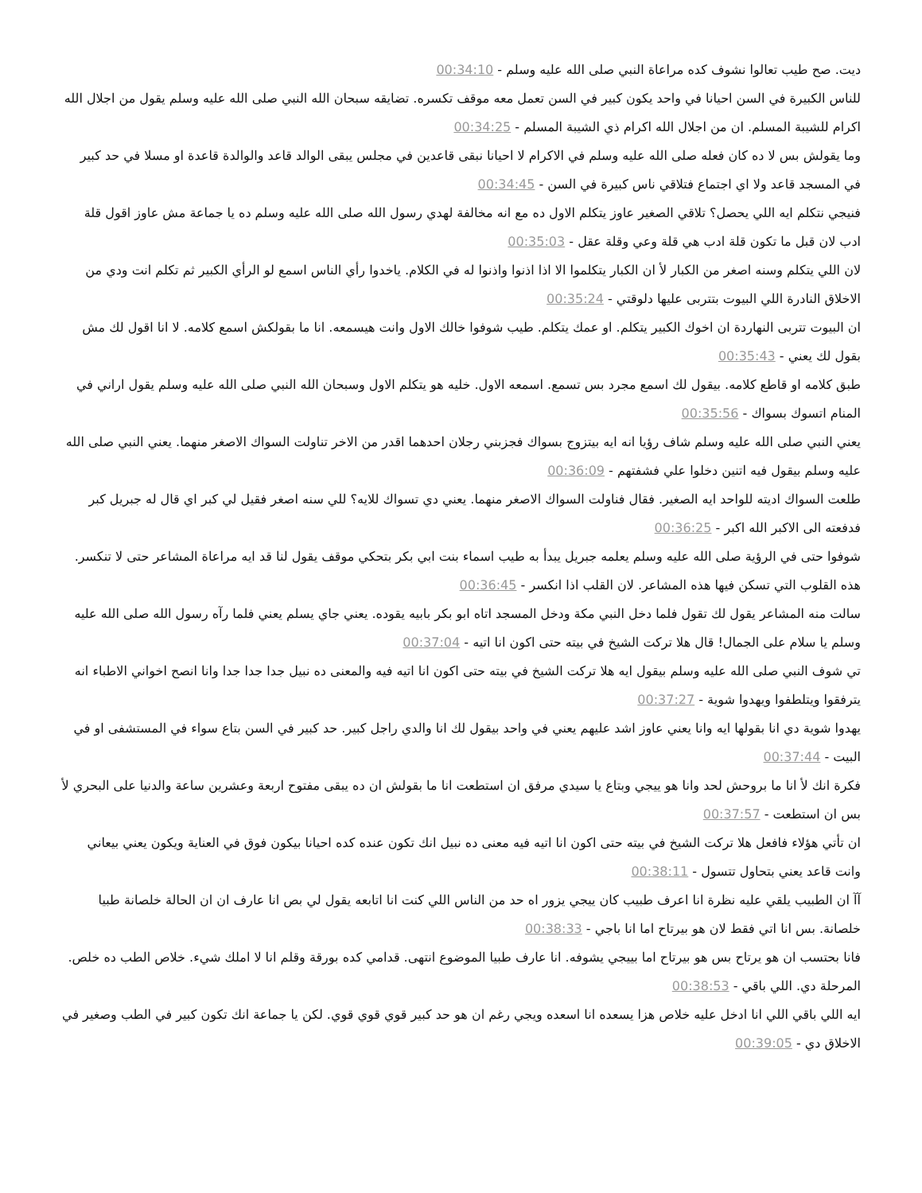ديت. صح طيب تعالوا نشوف كده مراعاة النبي صلى الله عليه وسلم - 00:34:10
للناس الكبيرة في السن احيانا في واحد يكون كبير في السن تعمل معه موقف تكسره. تضايقه سبحان الله النبي صلى الله عليه وسلم يقول من اجلال الله اكرام للشيبة المسلم. ان من اجلال الله اكرام ذي الشيبة المسلم - 00:34:25
وما يقولش بس لا ده كان فعله صلى الله عليه وسلم في الاكرام لا احيانا نبقى قاعدين في مجلس يبقى الوالد قاعد والوالدة قاعدة او مسلا في حد كبير في المسجد قاعد ولا اي اجتماع فتلاقي ناس كبيرة في السن - 00:34:45
فنيجي نتكلم ايه اللي يحصل؟ تلاقي الصغير عاوز يتكلم الاول ده مع انه مخالفة لهدي رسول الله صلى الله عليه وسلم ده يا جماعة مش عاوز اقول قلة ادب لان قبل ما تكون قلة ادب هي قلة وعي وقلة عقل - 00:35:03
لان اللي يتكلم وسنه اصغر من الكبار لأ ان الكبار يتكلموا الا اذا اذنوا واذنوا له في الكلام. ياخدوا رأي الناس اسمع لو الرأي الكبير ثم تكلم انت ودي من الاخلاق النادرة اللي البيوت بتتربى عليها دلوقتي - 00:35:24
ان البيوت تتربى النهاردة ان اخوك الكبير يتكلم. او عمك يتكلم. طيب شوفوا خالك الاول وانت هيسمعه. انا ما بقولكش اسمع كلامه. لا انا اقول لك مش بقول لك يعني - 00:35:43
طبق كلامه او قاطع كلامه. بيقول لك اسمع مجرد بس تسمع. اسمعه الاول. خليه هو يتكلم الاول وسبحان الله النبي صلى الله عليه وسلم يقول اراني في المنام اتسوك بسواك - 00:35:56
يعني النبي صلى الله عليه وسلم شاف رؤيا انه ايه بيتزوج بسواك فجزبني رجلان احدهما اقدر من الاخر تناولت السواك الاصغر منهما. يعني النبي صلى الله عليه وسلم بيقول فيه اتنين دخلوا علي فشفتهم - 00:36:09
طلعت السواك اديته للواحد ايه الصغير. فقال فناولت السواك الاصغر منهما. يعني دي تسواك للايه؟ للي سنه اصغر فقيل لي كبر اي قال له جبريل كبر فدفعته الى الاكبر الله اكبر - 00:36:25
شوفوا حتى في الرؤية صلى الله عليه وسلم يعلمه جبريل يبدأ به طيب اسماء بنت ابي بكر بتحكي موقف يقول لنا قد ايه مراعاة المشاعر حتى لا تنكسر. هذه القلوب التي تسكن فيها هذه المشاعر. لان القلب اذا انكسر - 00:36:45
سالت منه المشاعر يقول لك تقول فلما دخل النبي مكة ودخل المسجد اتاه ابو بكر بابيه يقوده. يعني جاي يسلم يعني فلما رآه رسول الله صلى الله عليه وسلم يا سلام على الجمال! قال هلا تركت الشيخ في بيته حتى اكون انا اتيه - 00:37:04
تي شوف النبي صلى الله عليه وسلم بيقول ايه هلا تركت الشيخ في بيته حتى اكون انا اتيه فيه والمعنى ده نبيل جدا جدا جدا وانا انصح اخواني الاطباء انه يترفقوا ويتلطفوا ويهدوا شوية - 00:37:27
يهدوا شوية دي انا بقولها ايه وانا يعني عاوز اشد عليهم يعني في واحد بيقول لك انا والدي راجل كبير. حد كبير في السن بتاع سواء في المستشفى او في البيت - 00:37:44
فكرة انك لأ انا ما بروحش لحد وانا هو ييجي وبتاع يا سيدي مرفق ان استطعت انا ما بقولش ان ده يبقى مفتوح اربعة وعشرين ساعة والدنيا على البحري لأ بس ان استطعت - 00:37:57
ان تأتي هؤلاء فافعل هلا تركت الشيخ في بيته حتى اكون انا اتيه فيه معنى ده نبيل انك تكون عنده كده احيانا بيكون فوق في العناية ويكون يعني بيعاني وانت قاعد يعني بتحاول تتسول - 00:38:11
آآ ان الطبيب يلقي عليه نظرة انا اعرف طبيب كان ييجي يزور اه حد من الناس اللي كنت انا اتابعه يقول لي بص انا عارف ان ان الحالة خلصانة طبيا خلصانة. بس انا اتي فقط لان هو بيرتاح اما انا باجي - 00:38:33
فانا بحتسب ان هو يرتاح بس هو بيرتاح اما بييجي يشوفه. انا عارف طبيا الموضوع انتهى. قدامي كده بورقة وقلم انا لا املك شيء. خلاص الطب ده خلص. المرحلة دي. اللي باقي - 00:38:53
ايه اللي باقي اللي انا ادخل عليه خلاص هزا يسعده انا اسعده ويجي رغم ان هو حد كبير قوي قوي قوي. لكن يا جماعة انك تكون كبير في الطب وصغير في الاخلاق دي - 00:39:05